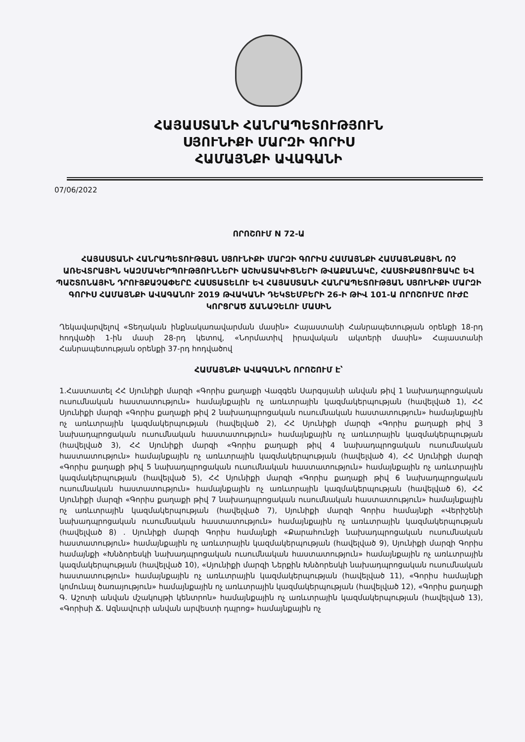ՀԱՅԱՍՏԱՆԻ ՀԱՆՐԱՊԵՏՈՒԹՅՈՒՆ
ՍՅՈՒՆԻՔԻ ՄԱՐԶԻ ԳՈՐԻՍ
ՀԱՄԱՅՆՔԻ ԱՎԱԳԱՆԻ
07/06/2022
ՈՐՈՇՈՒՄ N 72-Ա
ՀԱՅԱՍՏԱՆԻ ՀԱՆՐԱՊԵՏՈՒԹՅԱՆ ՍՅՈՒՆԻՔԻ ՄԱՐԶԻ ԳՈՐԻՍ ՀԱՄԱՅՆՔԻ ՀԱՄԱՅՆՔԱՅԻՆ ՈՉ ԱՌԵՎՏՐԱՅԻՆ ԿԱԶՄԱԿԵՐՊՈՒԹՅՈՒՆՆԵՐԻ ԱՇԽԱՏԱԿԻՑՆԵՐԻ ԹՎԱՔԱՆԱԿԸ, ՀԱՍՏԻՔԱՑՈՒՑԱԿԸ ԵՎ ՊԱՇՏՈՆԱՅԻՆ ԴՐՈՒՅՔԱՉԱՓԵՐԸ ՀԱՍՏԱՏԵԼՈՒ ԵՎ ՀԱՅԱՍՏԱՆԻ ՀԱՆՐԱՊԵՏՈՒԹՅԱՆ ՍՅՈՒՆԻՔԻ ՄԱՐԶԻ ԳՈՐԻՍ ՀԱՄԱՅՆՔԻ ԱՎԱԳԱՆՈՒ 2019 ԹՎԱԿԱՆԻ ԴԵԿՏԵՄԲԵՐԻ 26-Ի ԹԻՎ 101-Ա ՈՐՈՇՈՒՄԸ ՈՒԺԸ ԿՈՐՑՐԱԾ ՃԱՆԱՉԵԼՈՒ ՄԱՍԻՆ
Ղեկավարվելով «Տեղական ինքնակառավարման մասին» Հայաստանի Հանրապետության օրենքի 18-րդ հոդվածի 1-ին մասի 28-րդ կետով, «Նորմատիվ իրավական ակտերի մասին» Հայաստանի Հանրապետության օրենքի 37-րդ հոդվածով
ՀԱՄԱՅՆՔԻ ԱՎԱԳԱՆԻՆ ՈՐՈՇՈՒՄ Է՝
1.Հաստատել ՀՀ Սյունիքի մարզի «Գորիս քաղաքի Վազգեն Սարգսյանի անվան թիվ 1 նախադպրոցական ուսումնական հաստատություն» համայնքային ոչ առևտրային կազմակերպության (հավելված 1), ՀՀ Սյունիքի մարզի «Գորիս քաղաքի թիվ 2 նախադպրոցական ուսումնական հաստատություն» համայնքային ոչ առևտրային կազմակերպության (հավելված 2), ՀՀ Սյունիքի մարզի «Գորիս քաղաքի թիվ 3 նախադպրոցական ուսումնական հաստատություն» համայնքային ոչ առևտրային կազմակերպության (հավելված 3), ՀՀ Սյունիքի մարզի «Գորիս քաղաքի թիվ 4 նախադպրոցական ուսումնական հաստատություն» համայնքային ոչ առևտրային կազմակերպության (հավելված 4), ՀՀ Սյունիքի մարզի «Գորիս քաղաքի թիվ 5 նախադպրոցական ուսումնական հաստատություն» համայնքային ոչ առևտրային կազմակերպության (հավելված 5), ՀՀ Սյունիքի մարզի «Գորիս քաղաքի թիվ 6 նախադպրոցական ուսումնական հաստատություն» համայնքային ոչ առևտրային կազմակերպության (հավելված 6), ՀՀ Սյունիքի մարզի «Գորիս քաղաքի թիվ 7 նախադպրոցական ուսումնական հաստատություն» համայնքային ոչ առևտրային կազմակերպության (հավելված 7), Սյունիքի մարզի Գորիս համայնքի «Վերիշենի նախադպրոցական ուսումնական հաստատություն» համայնքային ոչ առևտրային կազմակերպության (հավելված 8) . Սյունիքի մարզի Գորիս համայնքի «Քարահունջի նախադպրոցական ուսումնական հաստատություն» համայնքային ոչ առևտրային կազմակերպության (հավելված 9), Սյունիքի մարզի Գորիս համայնքի «Խնձորեսկի նախադպրոցական ուսումնական հաստատություն» համայնքային ոչ առևտրային կազմակերպության (հավելված 10), «Սյունիքի մարզի Ներքին Խնձորեսկի նախադպրոցական ուսումնական հաստատություն» համայնքային ոչ առևտրային կազմակերպության (հավելված 11), «Գորիս համայնքի կոմունալ ծառայություն» համայնքային ոչ առևտրային կազմակերպության (հավելված 12), «Գորիս քաղաքի Գ. Աշոտի անվան մշակույթի կենտրոն» համայնքային ոչ առևտրային կազմակերպության (հավելված 13), «Գորիսի Ճ. Ազնավուրի անվան արվեստի դպրոց» համայնքային ոչ